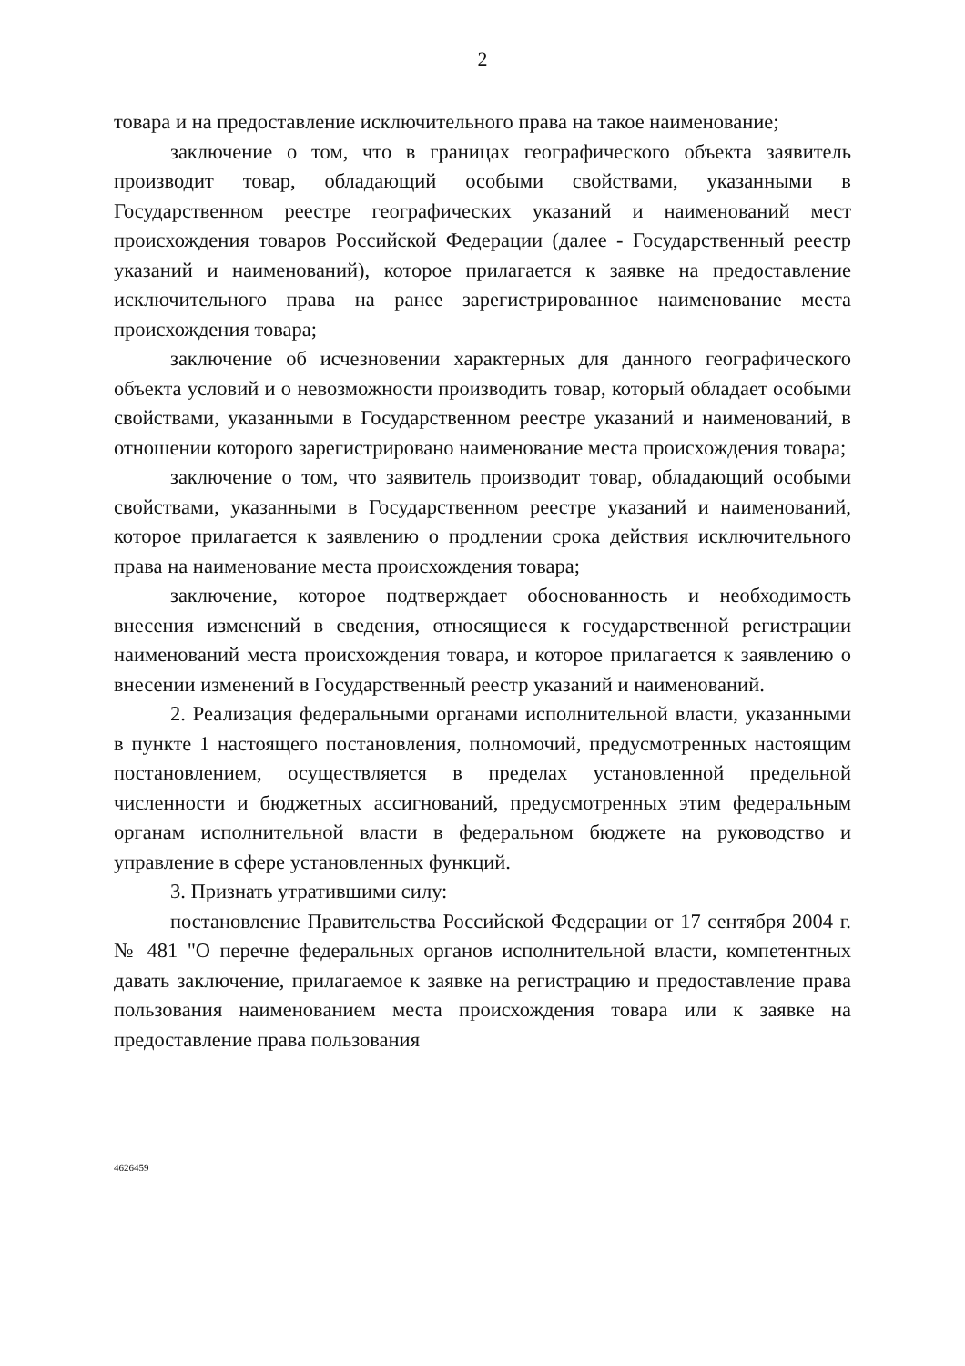2
товара и на предоставление исключительного права на такое наименование;
заключение о том, что в границах географического объекта заявитель производит товар, обладающий особыми свойствами, указанными в Государственном реестре географических указаний и наименований мест происхождения товаров Российской Федерации (далее - Государственный реестр указаний и наименований), которое прилагается к заявке на предоставление исключительного права на ранее зарегистрированное наименование места происхождения товара;
заключение об исчезновении характерных для данного географического объекта условий и о невозможности производить товар, который обладает особыми свойствами, указанными в Государственном реестре указаний и наименований, в отношении которого зарегистрировано наименование места происхождения товара;
заключение о том, что заявитель производит товар, обладающий особыми свойствами, указанными в Государственном реестре указаний и наименований, которое прилагается к заявлению о продлении срока действия исключительного права на наименование места происхождения товара;
заключение, которое подтверждает обоснованность и необходимость внесения изменений в сведения, относящиеся к государственной регистрации наименований места происхождения товара, и которое прилагается к заявлению о внесении изменений в Государственный реестр указаний и наименований.
2. Реализация федеральными органами исполнительной власти, указанными в пункте 1 настоящего постановления, полномочий, предусмотренных настоящим постановлением, осуществляется в пределах установленной предельной численности и бюджетных ассигнований, предусмотренных этим федеральным органам исполнительной власти в федеральном бюджете на руководство и управление в сфере установленных функций.
3. Признать утратившими силу:
постановление Правительства Российской Федерации от 17 сентября 2004 г. № 481 "О перечне федеральных органов исполнительной власти, компетентных давать заключение, прилагаемое к заявке на регистрацию и предоставление права пользования наименованием места происхождения товара или к заявке на предоставление права пользования
4626459